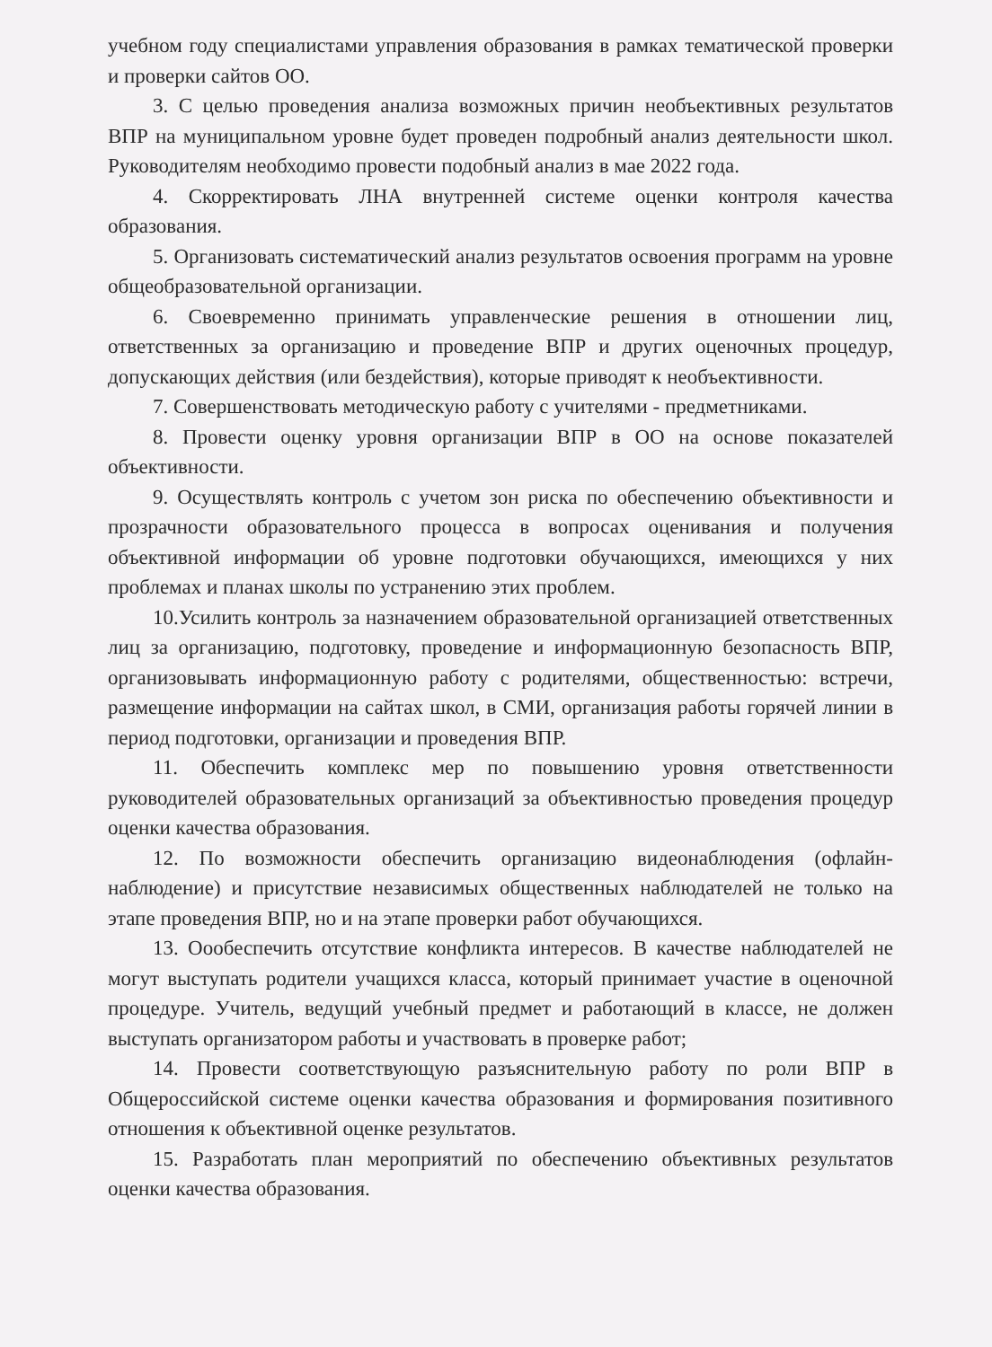учебном году специалистами управления образования в рамках тематической проверки и проверки сайтов ОО.
3. С целью проведения анализа возможных причин необъективных результатов ВПР на муниципальном уровне будет проведен подробный анализ деятельности школ. Руководителям необходимо провести подобный анализ в мае 2022 года.
4. Скорректировать ЛНА внутренней системе оценки контроля качества образования.
5. Организовать систематический анализ результатов освоения программ на уровне общеобразовательной организации.
6. Своевременно принимать управленческие решения в отношении лиц, ответственных за организацию и проведение ВПР и других оценочных процедур, допускающих действия (или бездействия), которые приводят к необъективности.
7. Совершенствовать методическую работу с учителями - предметниками.
8. Провести оценку уровня организации ВПР в ОО на основе показателей объективности.
9. Осуществлять контроль с учетом зон риска по обеспечению объективности и прозрачности образовательного процесса в вопросах оценивания и получения объективной информации об уровне подготовки обучающихся, имеющихся у них проблемах и планах школы по устранению этих проблем.
10.Усилить контроль за назначением образовательной организацией ответственных лиц за организацию, подготовку, проведение и информационную безопасность ВПР, организовывать информационную работу с родителями, общественностью: встречи, размещение информации на сайтах школ, в СМИ, организация работы горячей линии в период подготовки, организации и проведения ВПР.
11. Обеспечить комплекс мер по повышению уровня ответственности руководителей образовательных организаций за объективностью проведения процедур оценки качества образования.
12. По возможности обеспечить организацию видеонаблюдения (офлайн-наблюдение) и присутствие независимых общественных наблюдателей не только на этапе проведения ВПР, но и на этапе проверки работ обучающихся.
13. Оообеспечить отсутствие конфликта интересов. В качестве наблюдателей не могут выступать родители учащихся класса, который принимает участие в оценочной процедуре. Учитель, ведущий учебный предмет и работающий в классе, не должен выступать организатором работы и участвовать в проверке работ;
14. Провести соответствующую разъяснительную работу по роли ВПР в Общероссийской системе оценки качества образования и формирования позитивного отношения к объективной оценке результатов.
15. Разработать план мероприятий по обеспечению объективных результатов оценки качества образования.